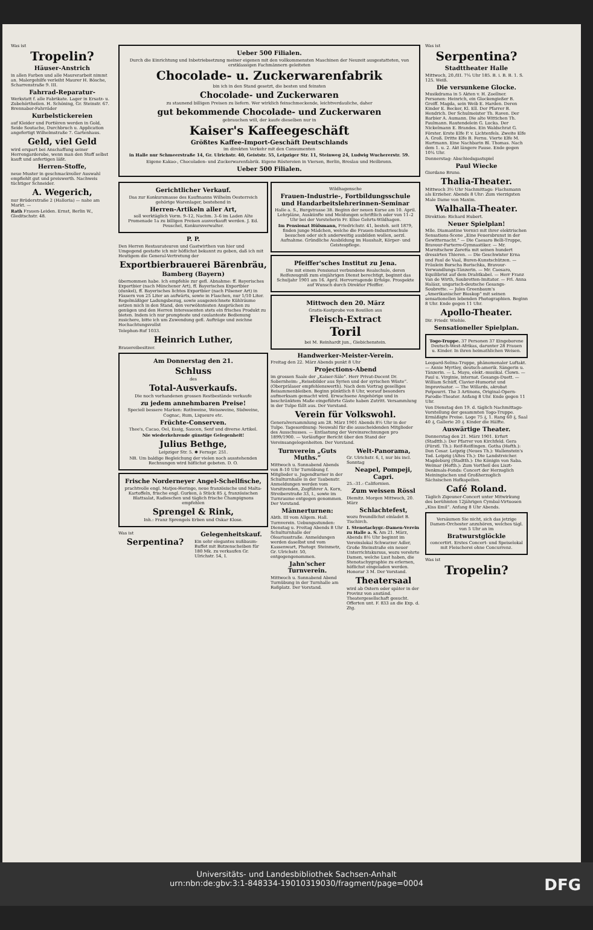Was ist
Tropelin?
Häuser-Anstrich
in allen Farben und alle Maurerarbeit nimmt an. Malergehilfe verleiht Maurer H. Bösche, Scharrenstraße 9. III.
Fahrrad-Reparatur-
Werkstatt f. alle Fabrikate. Lager in Ersatz- u. Zubehörtheilen. H. Schöning, Gr. Steinstr. 67. Brennabor-Fahrräder
Kurbelstickereien
auf Kleider und Portièren werden in Gold, Seide Soutache, Durchbruch u. Application angefertigt Wilhelmstraße 7. Gartenhaus.
Geld, viel Geld
wird erspart bei Anschaffung seiner Herrengarderobe, wenn man den Stoff selbst kauft und anfertigen läßt.
Herren-Stoffe,
neue Muster in geschmackvoller Auswahl empfiehlt gut und preiswerth. Nachweis tüchtiger Schneider.
A. Wegerich,
nur Brüderstraße 2 (Halloria) — nahe am Markt. —
Rath Frauen-Leiden. Ernst, Berlin W., Gleditschstr. 48.
Ueber 500 Filialen.
Durch die Einrichtung und Inbetriebsetzung meiner eigenen mit den vollkommensten Maschinen der Neuzeit ausgestatteten, von erstklassigen Fachmännern geleiteten
Chocolade- u. Zuckerwarenfabrik
bin ich in den Stand gesetzt, die besten und feinsten
Chocolade- und Zuckerwaren
zu staunend billigen Preisen zu liefern. Wer wirklich feinschmeckende, leichtverdauliche, daher
gut bekommende Chocolade- und Zuckerwaren
gebrauchen will, der kaufe dieselben nur in
Kaiser's Kaffeegeschäft
Größtes Kaffee-Import-Geschäft Deutschlands
im direkten Verkehr mit den Consumenten
in Halle nur Schmeerstraße 14, Gr. Ulrichstr. 40, Geiststr. 55, Leipziger Str. 11, Steinweg 24, Ludwig Wuchererstr. 59.
Eigene Kakao-, Chocoladen- und Zuckerwarenfabrik. Eigene Röstereien in Viersen, Berlin, Breslau und Heilbronn.
Ueber 500 Filialen.
Gerichtlicher Verkauf.
Das zur Konkursmasse des Kaufmanns Wilhelm Oesterreich gehörige Warenlager, bestehend in
Herren-Artikeln aller Art,
soll werktäglich Vorm. 9–12, Nachm. 3–6 im Laden Alte Promenade 1a zu billigen Preisen ausverkauft werden. J. Ed. Peuschel, Konkursverwalter.
P. P.
Den Herren Restaurateuren und Gastwirthen von hier und Umgegend gestatte ich mir höflichst bekannt zu geben, daß ich mit Heutigem die General-Vertretung der
Exportbierbrauerei Bärenbräu,
Bamberg (Bayern)
übernommen habe. Ich empfehle zur gefl. Abnahme: ff. Bayerisches Exportbier (nach Münchener Art), ff. Bayerisches Exportbier (dunkel), ff. Bayerisches lichtes Exportbier (nach Pilsener Art) in Fässern von 25 Liter an aufwärts, sowie in Flaschen, nur 1/10 Liter. Regelmäßiger Ladungsbezug, sowie ausgezeichnete Kühlräume setzen mich in den Stand, den verwöhntesten Ansprüchen zu genügen und den Herren Interessenten stets ein frisches Produkt zu bieten. Indem ich nur prompteste und coulanteste Bedienung zusichere, bitte ich um Zuwendung gefl. Aufträge und zeichne Hochachtungsvollst
Telephon-Ruf 1033.
Heinrich Luther,
Brauereibesitzer.
Am Donnerstag den 21.
Schluss
des
Total-Ausverkaufs.
Die noch vorhandenen grossen Restbestände verkaufe
zu jedem annehmbaren Preise!
Speciell bessere Marken: Rothweine, Weissweine, Südweine, Cognac, Rum, Liqueure etc.
Früchte-Conserven.
Thee's, Cacao, Oel, Essig, Saucen, Senf und diverse Artikel.
Nie wiederkehrende günstige Gelegenheit!
Julius Bethge,
Leipziger Str. 5. ✱ Fernspr. 251.
NB. Um baldige Begleichung der vielen noch ausstehenden Rechnungen wird höflichst gebeten. D. O.
Frische Norderneyer Angel-Schellfische,
prachtvolle engl. Matjes-Heringe, neue französische und Malta-Kartoffeln, frische engl. Gurken, à Stück 85 ₰, französischen Blattsalat, Radieschen und täglich frische Champignons empfehlen
Sprengel & Rink,
Inh.: Franz Sprengels Erben und Oskar Klose.
Was ist
Serpentina?
Gelegenheitskauf.
Ein sehr elegantes nußbaum-Buffet mit Butzenscheiben für 180 Mk. zu verkaufen Gr. Ulrichstr. 54, I.
Wildhagensche
Frauen-Industrie-, Fortbildungsschule und Handarbeitslehrerinnen-Seminar
Halle a. S., Burgstrasse 38. Beginn der neuen Kurse am 10. April. Lehrpläne, Auskünfte und Meldungen schriftlich oder von 11–2 Uhr bei der Vorsteherin Fr. Elise Gehrts-Wildhagen.
Im Pensionat Hülsmann, Friedrichstr. 41, besteh. seit 1879, finden junge Mädchen, welche die Frauen-Industrieschule besuchen oder sich anderweitig ausbilden wollen, aerzl. Aufnahme. Gründliche Ausbildung im Haushalt, Körper- und Geistespflege.
Pfeiffer'sches Institut zu Jena.
Die mit einem Pensionat verbundene Realschule, deren Reifezeugniß zum einjährigen Dienst berechtigt, beginnt das Schuljahr 1901 am 16. April. Hervorragende Erfolge. Prospekte auf Wunsch durch Direktor Pfeiffer.
Mittwoch den 20. März
Gratis-Kostprobe von Bouillon aus
Fleisch-Extract
Toril
bei M. Reinhardt jun., Giebichenstein.
Handwerker-Meister-Verein.
Freitag den 22. März Abends punkt 8 Uhr
Projections-Abend
im grossen Saale der „Kaiser-Säle“. Herr Privat-Docent Dr. Sobernheim: „Reisebilder aus Syrien und der syrischen Wüste“. (Oberprälaser empfehlenswerth). Nach dem Vortrag geselliges Beisammenbleiben. Beginn pünktlich 8 Uhr, worauf besonders aufmerksam gemacht wird. Erwachsene Angehörige und in beschränktem Maße eingeführte Gäste haben Zutritt. Versammlung in der Tulpe fällt aus. Der Vorstand.
Verein für Volkswohl.
Generalversammlung am 28. März 1901 Abends 8½ Uhr in der Tulpe. Tagesordnung: Neuwahl für die ausscheidenden Mitglieder des Ausschusses. — Entlastung der Vereinsrechnungen pro 1899/1900. — Vorläufiger Bericht über den Stand der Vereinsangelegenheiten. Der Vorstand.
Turnverein „Guts Muths.“
Mittwoch u. Sonnabend Abends von 8–10 Uhr Turnübung f. Mitglieder u. Jugendturner in der Schulturnhalle in der Taubenstr. Anmeldungen werden vom Vorsitzenden, Zugführer A. Korn, Streiberstraße 33, I., sowie im Turnraume entgegen genommen. Der Vorstand.
Männerturnen:
Abth. III vom Allgem. Hall. Turnverein. Uebungsstunden: Dienstag u. Freitag Abends 8 Uhr Schulturnhalle der Oleariusstraße. Anmeldungen werden daselbst und vom Kassenwart, Photogr. Steinmetz, Gr. Ulrichstr. 50, entgegengenommen.
Jahn'scher Turnverein.
Mittwoch u. Sonnabend Abend Turnübung in der Turnhalle am Roßplatz. Der Vorstand.
Welt-Panorama,
Gr. Ulrichstr. 6, I, nur bis incl. Sonntag
Neapel, Pompeji, Capri.
25.–31.: Californien.
Zum weissen Rössl
Diemitz. Morgen Mittwoch, 20. März
Schlachtefest,
wozu freundlichst einladet B. Tischirch.
I. Stenotachygr.-Damen-Verein zu Halle a. S. Am 21. März, Abends 8½ Uhr beginnt im Vereinslokal Schwarzer Adler, Große Steinstraße ein neuer Unterrichtskursus, wozu verehrte Damen, welche Lust haben, die Stenotachygraphie zu erlernen, höflichst eingeladen werden. Honorar 3 M. Der Vorstand.
Theatersaal
wird ab Ostern oder später in der Provinz von anständ. Theatergesellschaft gesucht. Offerten unt. F. 833 an die Exp. d. Ztg.
Was ist
Serpentina?
Stadttheater Halle
Mittwoch, 20./III. 7¼ Uhr 185. B. i. B. B. 1. S. 125. Weiß.
Die versunkene Glocke.
Musikdrama in 5 Akten v. H. Zoellner. Personen: Heinrich, ein Glockengießer B. Greiff. Magda, sein Weib E. Harden. Deren Kinder E. Becker, Kl. Ell. Der Pfarrer B. Hendrich. Der Schulmeister Th. Raven. Der Barbier A. Aumann. Die alte Wittichen Th. Paulmann. Rautendelein G. Lucka. Der Nickelmann E. Brandes. Ein Waldschrat G. Förster. Erste Elfe P. v. Lichtenfels. Zweite Elfe A. Groß. Dritte Elfe B. Fernu. Vierte Elfe M. Hartmann. Eine Nachbarin Bl. Thomas. Nach dem 1. u. 2. Akt längere Pause. Ende gegen 10¼ Uhr.
Donnerstag: Abschiedsgastspiel
Paul Wiecke
Giordano Bruno.
Thalia-Theater.
Mittwoch 3½ Uhr Nachmittags: Flachsmann als Erzieher. Abends 8 Uhr: Zum vierzigsten Male Dame von Maxim.
Walhalla-Theater.
Direktion: Richard Hubert.
Neuer Spielplan!
Mlle. Diamantine Vernici mit ihrer elektrischen Sensations-Scene „Eine Feuersbrunst in der Gewitternacht.“ — Die Caesaro Belli-Truppe, Bravour-Parterre-Gymnastiker. — Mr. Marnitschew Zoretta mit seinen hundert dressirten Thieren. — Die Geschwister Erna und Paul de Vaal, Buren-Kunstschützen. — Fräulein Borscha Borischka, Bravour-Verwandlungs-Tänzerin. — Mr. Caesaro, Equilibrist auf dem Drahtkabel. — Herr Franz Van de Wirth, Soubretten-Imitator. — Frl. Anna Halász, ungarisch-deutsche Gesangs-Soubrette. — Jules Greenbaum's „Amerikanischer Bioskop“ mit seinen sensationellen lebenden Photographien. Beginn 8 Uhr. Ende gegen 11 Uhr.
Apollo-Theater.
Dir. Friedr. Wiehle.
Sensationeller Spielplan.
Togo-Truppe. 37 Personen 37 Eingeborene Deutsch-West-Afrikas, darunter 28 Frauen u. Kinder. In ihren heimathlichen Weisen.
Leopard-Selina-Truppe, phänomenaler Luftakt. — Annie Myrtley, deutsch-amerik. Sängerin u. Tänzerin. — L. Mayo, elekt.-musikal. Clown. — Paul u. Virginie, internat. Gesangs-Duett. — William Schüff, Clavier-Humorist und Improvisator. — The Willards, akrobat Potpourri. The 3 Artinons, Original-Opern-Parodie-Theater. Anfang 8 Uhr. Ende gegen 11 Uhr.
Von Dienstag den 19. d. täglich Nachmittags-Vorstellung der gesammten Togo-Truppe. Ermäßigte Preise. Loge 75 ₰, 1. Rang 60 ₰, Saal 40 ₰, Gallerie 20 ₰. Kinder die Hälfte.
Auswärtige Theater.
Donnerstag den 21. März 1901. Erfurt (Stadtth.): Der Pfarrer von Kirchfeld. Gera (Fürstl. Th.): Reif-Reiflingen. Gotha (Hofth.): Don Cesar. Leipzig (Neues Th.): Wallenstein's Tod. Leipzig (Altes Th.): Die Landstreicher. Magdeburg (Stadtth.): Die Königin von Saba. Weimar (Hofth.): Zum Vortheil des Liszt-Denkmals-Fonds: Concert der Herzoglich Meiningischen und Großherzoglich Sächsischen Hofkapellen.
Café Roland.
Täglich Zigeuner-Concert unter Mitwirkung des berühmten 12jährigen Cymbal-Virtuosen „Kiss Emil“. Anfang 8 Uhr Abends.
Versäumen Sie nicht, sich das jetzige Damen-Orchester anzuhören, welches tägl. von 5 Uhr an im
Bratwurstglöckle
concertirt. Erstes Concert- und Speiselokal mit Fleischerei ohne Concurrenz.
Was ist
Tropelin?
Universitäts- und Landesbibliothek Sachsen-Anhalt
urn:nbn:de:gbv:3:1-848334-19010319030/fragment/page=0004
DFG